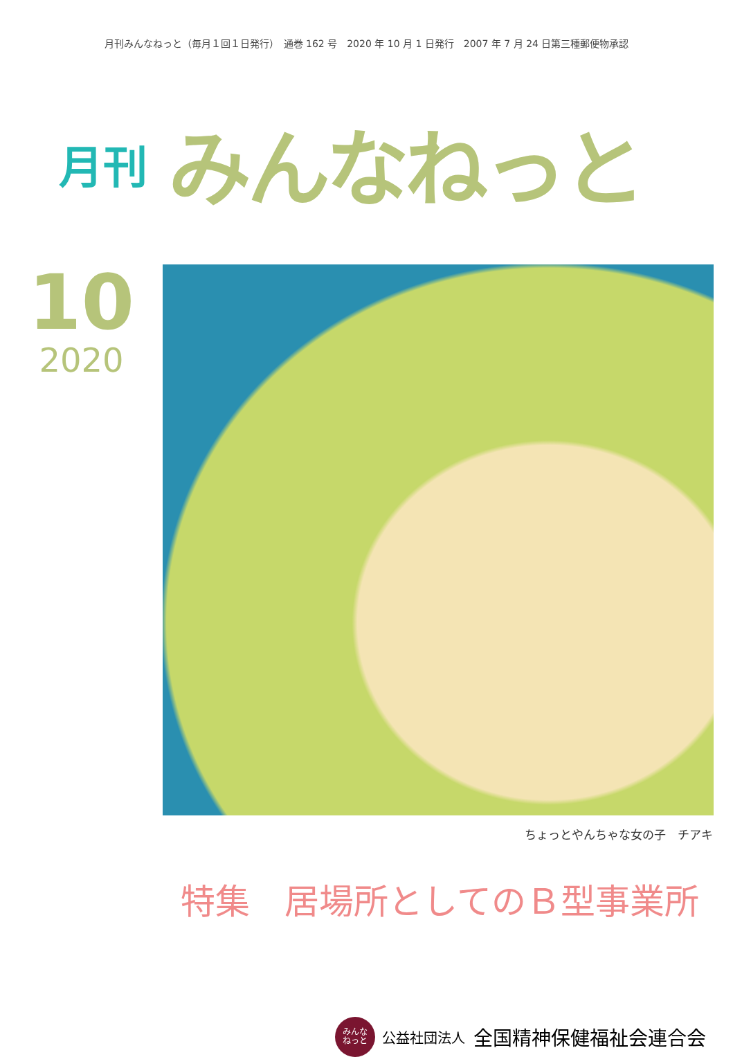月刊みんなねっと（毎月１回１日発行）　通巻 162 号　2020 年 10 月 1 日発行　2007 年 7 月 24 日第三種郵便物承認
月刊 みんなねっと
10
2020
ちょっとやんちゃな女の子　チアキ
特集　居場所としてのＢ型事業所
みんな
ねっと
公益社団法人 全国精神保健福祉会連合会